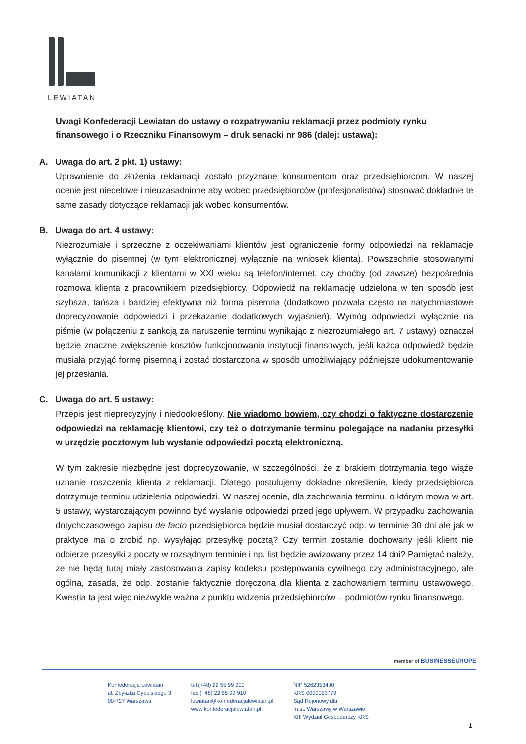LEWIATAN
Uwagi Konfederacji Lewiatan do ustawy o rozpatrywaniu reklamacji przez podmioty rynku finansowego i o Rzeczniku Finansowym – druk senacki nr 986 (dalej: ustawa):
A. Uwaga do art. 2 pkt. 1) ustawy:
Uprawnienie do złożenia reklamacji zostało przyznane konsumentom oraz przedsiębiorcom. W naszej ocenie jest niecelowe i nieuzasadnione aby wobec przedsiębiorców (profesjonalistów) stosować dokładnie te same zasady dotyczące reklamacji jak wobec konsumentów.
B. Uwaga do art. 4 ustawy:
Niezrozumiałe i sprzeczne z oczekiwaniami klientów jest ograniczenie formy odpowiedzi na reklamacje wyłącznie do pisemnej (w tym elektronicznej wyłącznie na wniosek klienta). Powszechnie stosowanymi kanałami komunikacji z klientami w XXI wieku są telefon/internet, czy choćby (od zawsze) bezpośrednia rozmowa klienta z pracownikiem przedsiębiorcy. Odpowiedź na reklamację udzielona w ten sposób jest szybsza, tańsza i bardziej efektywna niż forma pisemna (dodatkowo pozwala często na natychmiastowe doprecyzowanie odpowiedzi i przekazanie dodatkowych wyjaśnień). Wymóg odpowiedzi wyłącznie na piśmie (w połączeniu z sankcją za naruszenie terminu wynikając z niezrozumiałego art. 7 ustawy) oznaczał będzie znaczne zwiększenie kosztów funkcjonowania instytucji finansowych, jeśli każda odpowiedź będzie musiała przyjąć formę pisemną i zostać dostarczona w sposób umożliwiający późniejsze udokumentowanie jej przesłania.
C. Uwaga do art. 5 ustawy:
Przepis jest nieprecyzyjny i niedookreślony. Nie wiadomo bowiem, czy chodzi o faktyczne dostarczenie odpowiedzi na reklamację klientowi, czy też o dotrzymanie terminu polegające na nadaniu przesyłki w urzędzie pocztowym lub wysłanie odpowiedzi pocztą elektroniczną.
W tym zakresie niezbędne jest doprecyzowanie, w szczególności, że z brakiem dotrzymania tego wiąże uznanie roszczenia klienta z reklamacji. Dlatego postulujemy dokładne określenie, kiedy przedsiębiorca dotrzymuje terminu udzielenia odpowiedzi. W naszej ocenie, dla zachowania terminu, o którym mowa w art. 5 ustawy, wystarczającym powinno być wysłanie odpowiedzi przed jego upływem. W przypadku zachowania dotychczasowego zapisu de facto przedsiębiorca będzie musiał dostarczyć odp. w terminie 30 dni ale jak w praktyce ma o zrobić np. wysyłając przesyłkę pocztą? Czy termin zostanie dochowany jeśli klient nie odbierze przesyłki z poczty w rozsądnym terminie i np. list będzie awizowany przez 14 dni? Pamiętać należy, ze nie będą tutaj miały zastosowania zapisy kodeksu postępowania cywilnego czy administracyjnego, ale ogólna, zasada, że odp. zostanie faktycznie doręczona dla klienta z zachowaniem terminu ustawowego. Kwestia ta jest więc niezwykle ważna z punktu widzenia przedsiębiorców – podmiotów rynku finansowego.
member of BUSINESSEUROPE
Konfederacja Lewiatan
ul. Zbyszka Cybulskiego 3
00-727 Warszawa
tel.(+48) 22 55 99 900
fax (+48) 22 55 99 910
lewiatan@konfederacjalewiatan.pl
www.konfederacjalewiatan.pl
NIP 5262353400
KRS 0000053779
Sąd Rejonowy dla
m.st. Warszawy w Warszawie
XIII Wydział Gospodarczy KRS
- 1 -